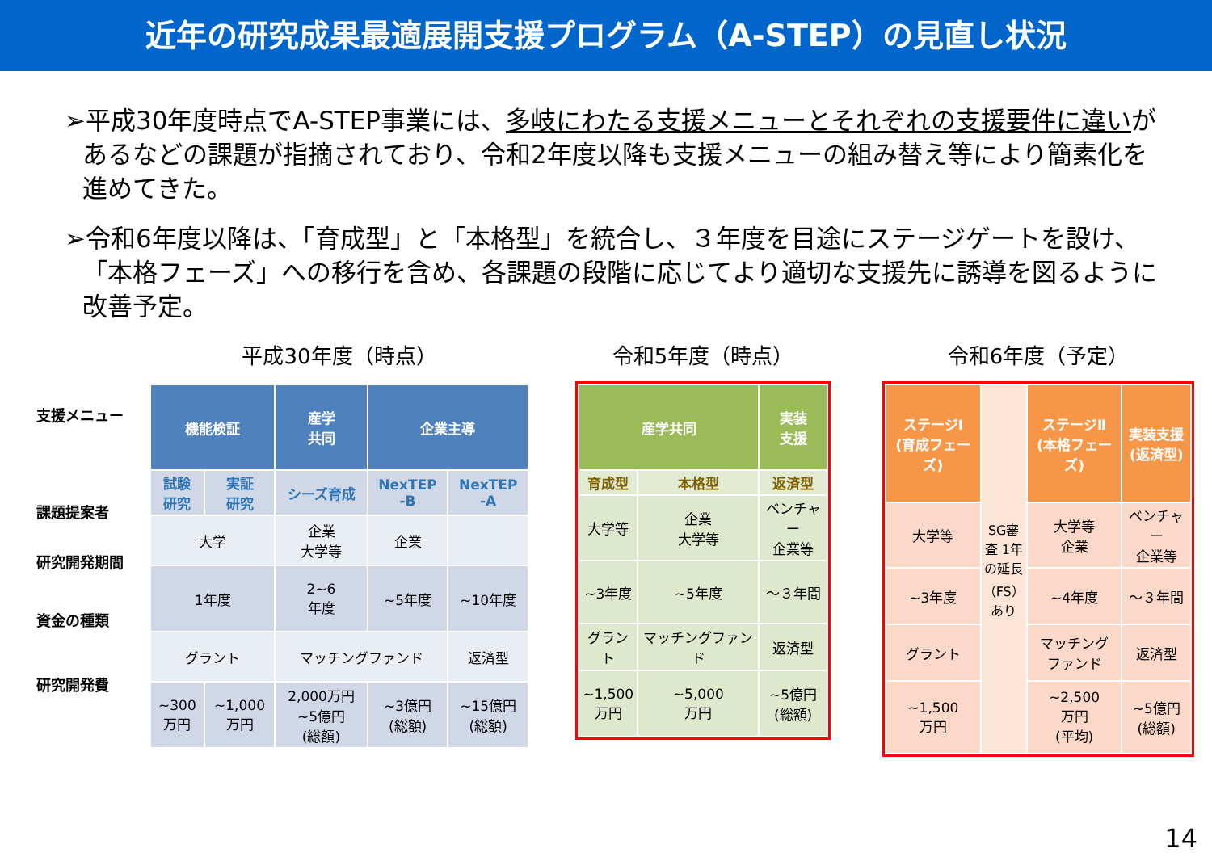近年の研究成果最適展開支援プログラム（A-STEP）の見直し状況
➢平成30年度時点でA-STEP事業には、多岐にわたる支援メニューとそれぞれの支援要件に違いがあるなどの課題が指摘されており、令和2年度以降も支援メニューの組み替え等により簡素化を進めてきた。
➢令和6年度以降は、「育成型」と「本格型」を統合し、３年度を目途にステージゲートを設け、「本格フェーズ」への移行を含め、各課題の段階に応じてより適切な支援先に誘導を図るように改善予定。
支援メニュー
課題提案者
研究開発期間
資金の種類
研究開発費
平成30年度（時点）
| 機能検証 | | 産学 共同 | 企業主導 | |
| --- | --- | --- | --- | --- |
| 試験 研究 | 実証 研究 | シーズ育成 | NexTEP -B | NexTEP -A |
| 大学 | | 企業 大学等 | 企業 | |
| 1年度 | | 2~6 年度 | ~5年度 | ~10年度 |
| グラント | | マッチングファンド | | 返済型 |
| ~300 万円 | ~1,000 万円 | 2,000万円 ~5億円 (総額) | ~3億円 (総額) | ~15億円 (総額) |
令和5年度（時点）
| 産学共同 | | 実装 支援 |
| --- | --- | --- |
| 育成型 | 本格型 | 返済型 |
| 大学等 | 企業 大学等 | ベンチャー 企業等 |
| ~3年度 | ~5年度 | ～３年間 |
| グラント | マッチングファンド | 返済型 |
| ~1,500 万円 | ~5,000 万円 | ~5億円 (総額) |
令和6年度（予定）
| ステージⅠ (育成フェーズ) | SG審査 1年の延長（FS）あり | ステージⅡ (本格フェーズ) | 実装支援 (返済型) |
| 大学等 | | 大学等 企業 | ベンチャー 企業等 |
| ~3年度 | | ~4年度 | ～３年間 |
| グラント | | マッチング ファンド | 返済型 |
| ~1,500 万円 | | ~2,500 万円 (平均) | ~5億円 (総額) |
14